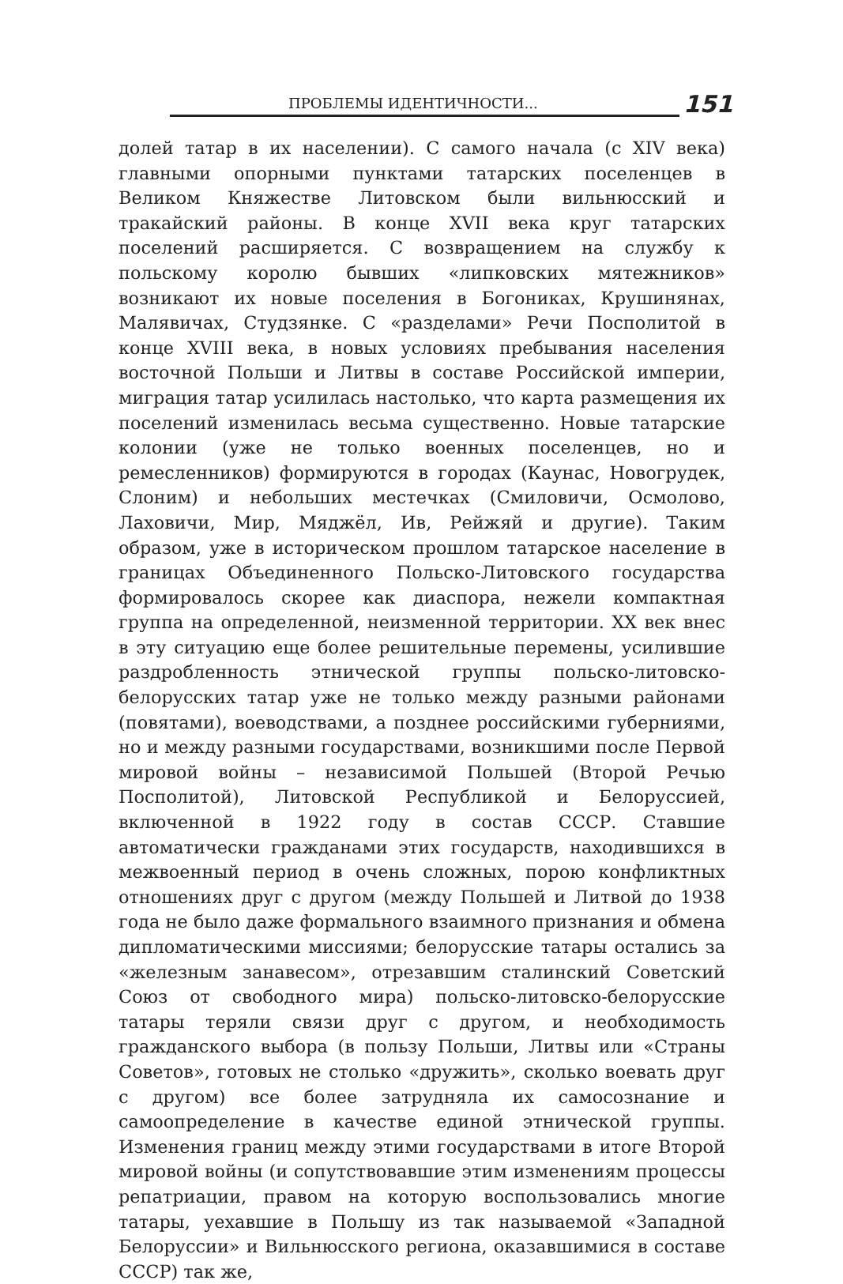ПРОБЛЕМЫ ИДЕНТИЧНОСТИ... 151
долей татар в их населении). С самого начала (с XIV века) главными опорными пунктами татарских поселенцев в Великом Княжестве Литовском были вильнюсский и тракайский районы. В конце XVII века круг татарских поселений расширяется. С возвращением на службу к польскому королю бывших «липковских мятежников» возникают их новые поселения в Богониках, Крушинянах, Малявичах, Студзянке. С «разделами» Речи Посполитой в конце XVIII века, в новых условиях пребывания населения восточной Польши и Литвы в составе Российской империи, миграция татар усилилась настолько, что карта размещения их поселений изменилась весьма существенно. Новые татарские колонии (уже не только военных поселенцев, но и ремесленников) формируются в городах (Каунас, Новогрудек, Слоним) и небольших местечках (Смиловичи, Осмолово, Лаховичи, Мир, Мяджёл, Ив, Рейжяй и другие). Таким образом, уже в историческом прошлом татарское население в границах Объединенного Польско-Литовского государства формировалось скорее как диаспора, нежели компактная группа на определенной, неизменной территории. XX век внес в эту ситуацию еще более решительные перемены, усилившие раздробленность этнической группы польско-литовско-белорусских татар уже не только между разными районами (повятами), воеводствами, а позднее российскими губерниями, но и между разными государствами, возникшими после Первой мировой войны – независимой Польшей (Второй Речью Посполитой), Литовской Республикой и Белоруссией, включенной в 1922 году в состав СССР. Ставшие автоматически гражданами этих государств, находившихся в межвоенный период в очень сложных, порою конфликтных отношениях друг с другом (между Польшей и Литвой до 1938 года не было даже формального взаимного признания и обмена дипломатическими миссиями; белорусские татары остались за «железным занавесом», отрезавшим сталинский Советский Союз от свободного мира) польско-литовско-белорусские татары теряли связи друг с другом, и необходимость гражданского выбора (в пользу Польши, Литвы или «Страны Советов», готовых не столько «дружить», сколько воевать друг с другом) все более затрудняла их самосознание и самоопределение в качестве единой этнической группы. Изменения границ между этими государствами в итоге Второй мировой войны (и сопутствовавшие этим изменениям процессы репатриации, правом на которую воспользовались многие татары, уехавшие в Польшу из так называемой «Западной Белоруссии» и Вильнюсского региона, оказавшимися в составе СССР) так же,